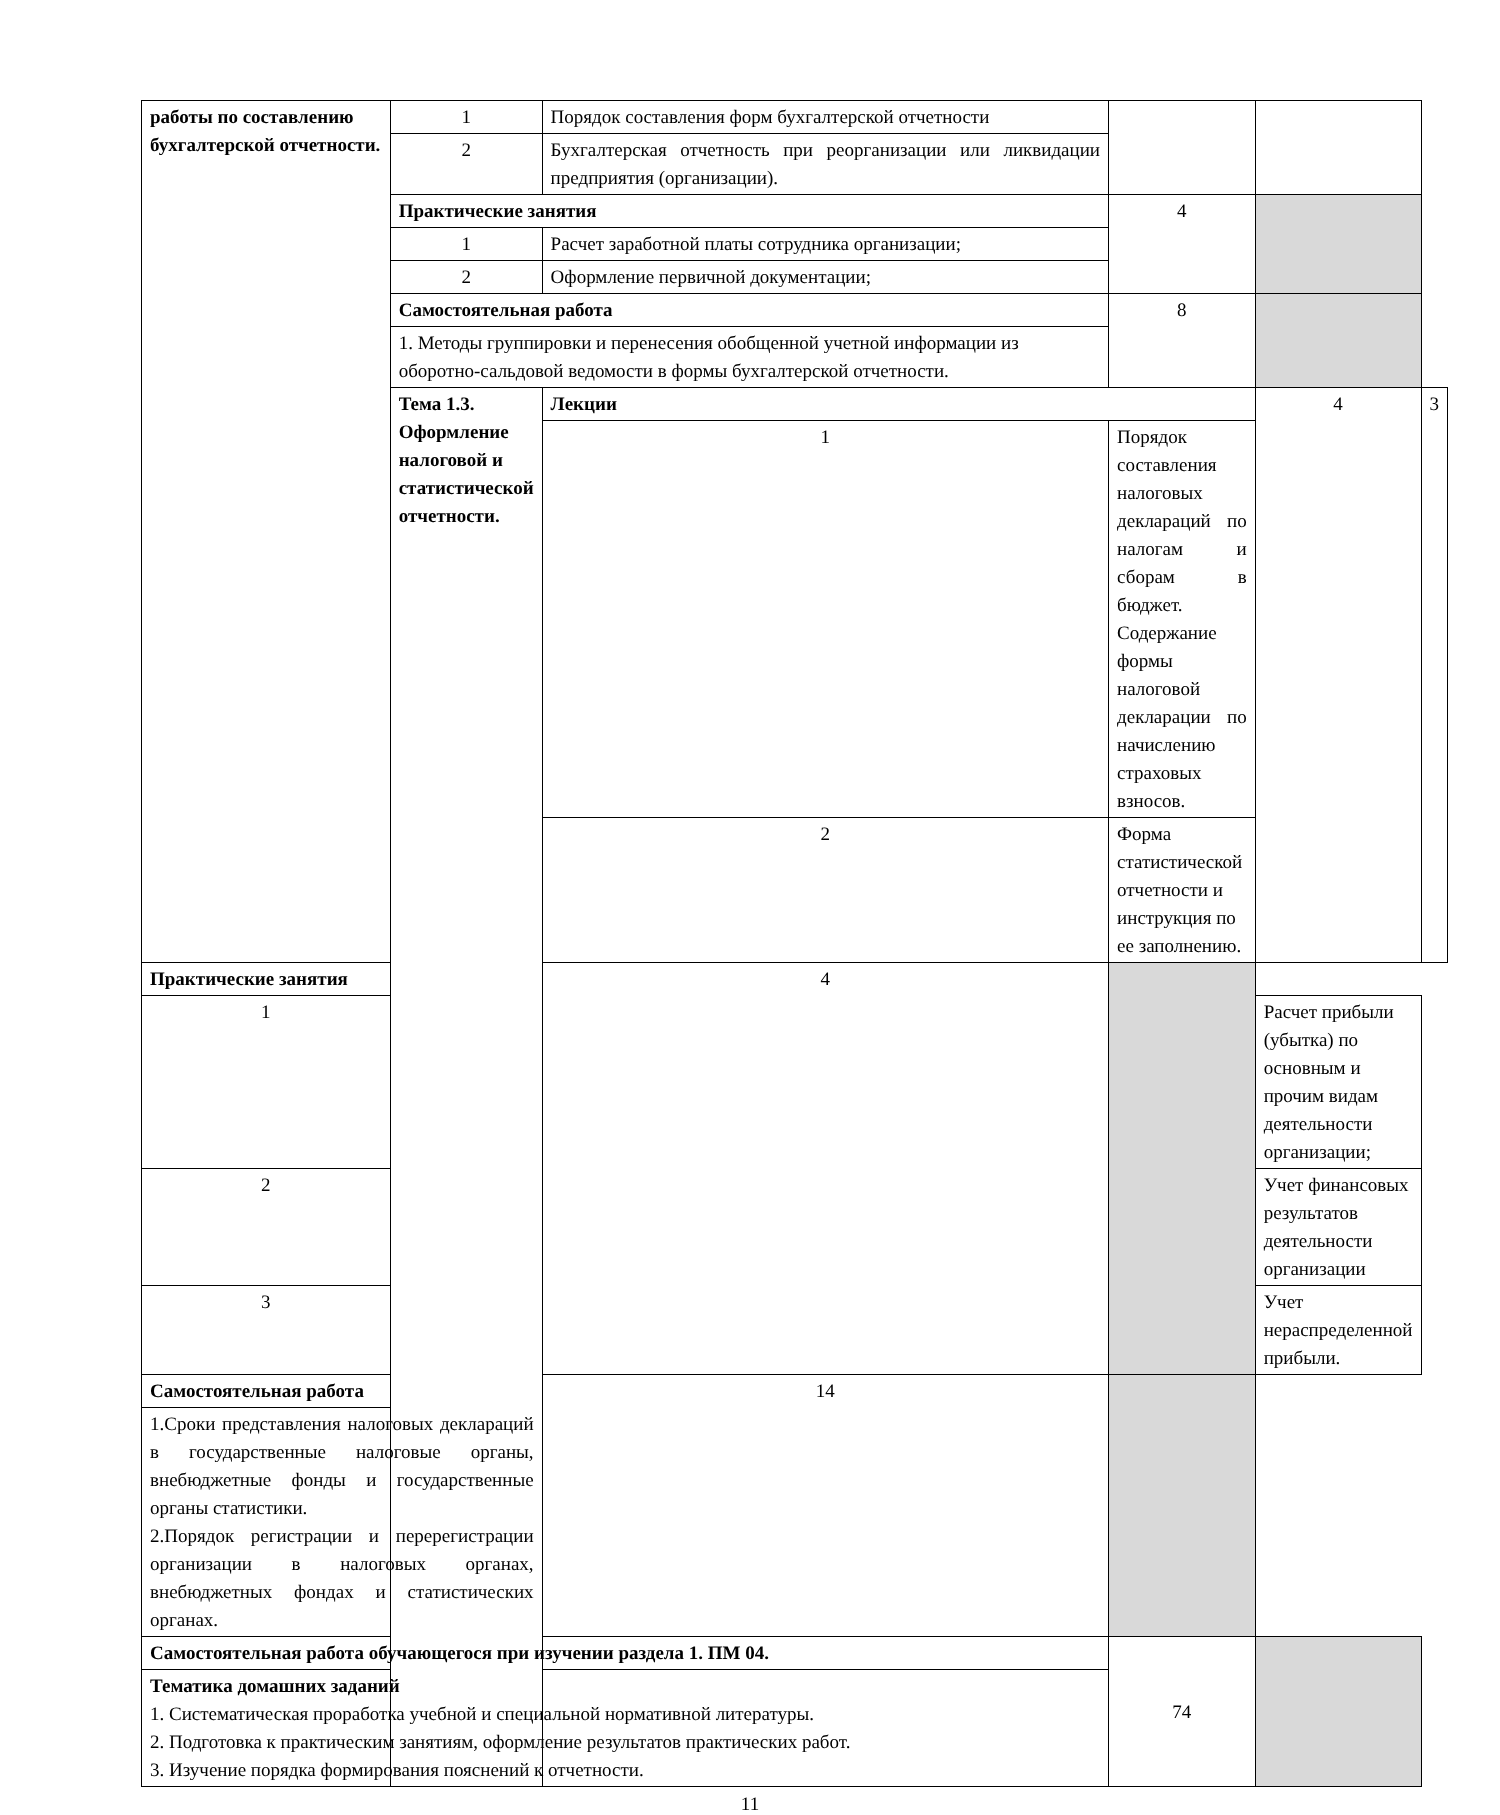| работы по составлению бухгалтерской отчетности. | 1 | Порядок составления форм бухгалтерской отчетности | | | |
| | 2 | Бухгалтерская отчетность при реорганизации или ликвидации предприятия (организации). | | | |
| | Практические занятия | | 4 | | |
| | 1 | Расчет заработной платы сотрудника организации; | | | |
| | 2 | Оформление первичной документации; | | | |
| | Самостоятельная работа | | 8 | | |
| | 1. Методы группировки и перенесения обобщенной учетной информации из оборотно-сальдовой ведомости в формы бухгалтерской отчетности. | | | | |
| | Тема 1.3. Оформление налоговой и статистической отчетности. | Лекции | | 4 | 3 |
| | | 1 | Порядок составления налоговых деклараций по налогам и сборам в бюджет. Содержание формы налоговой декларации по начислению страховых взносов. | | |
| | | 2 | Форма статистической отчетности и инструкция по ее заполнению. | | |
| Практические занятия | | 4 | | | |
| 1 | | | | Расчет прибыли (убытка) по основным и прочим видам деятельности организации; | |
| 2 | | | | Учет финансовых результатов деятельности организации | |
| 3 | | | | Учет нераспределенной прибыли. | |
| Самостоятельная работа | | 14 | | | |
| 1.Сроки представления налоговых деклараций в государственные налоговые органы, внебюджетные фонды и государственные органы статистики. 2.Порядок регистрации и перерегистрации организации в налоговых органах, внебюджетных фондах и статистических органах. | | | | | |
| Самостоятельная работа обучающегося при изучении раздела 1. ПМ 04. | | | 74 | | |
| Тематика домашних заданий 1. Систематическая проработка учебной и специальной нормативной литературы. 2. Подготовка к практическим занятиям, оформление результатов практических работ. 3. Изучение порядка формирования пояснений к отчетности. | | | | | |
11